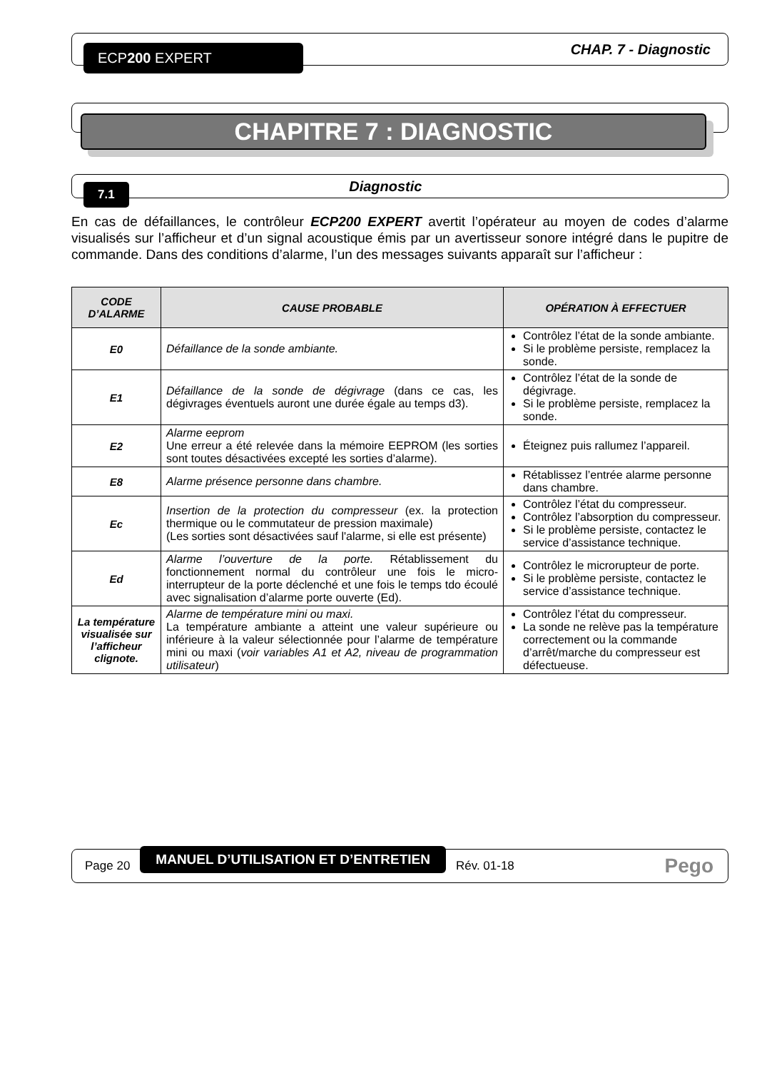ECP200 EXPERT
CHAP. 7 - Diagnostic
CHAPITRE 7 : DIAGNOSTIC
7.1
Diagnostic
En cas de défaillances, le contrôleur ECP200 EXPERT avertit l’opérateur au moyen de codes d’alarme visualisés sur l’afficheur et d’un signal acoustique émis par un avertisseur sonore intégré dans le pupitre de commande. Dans des conditions d’alarme, l’un des messages suivants apparaît sur l’afficheur :
| CODE D’ALARME | CAUSE PROBABLE | OPÉRATION À EFFECTUER |
| --- | --- | --- |
| E0 | Défaillance de la sonde ambiante. | Contrôlez l’état de la sonde ambiante. Si le problème persiste, remplacez la sonde. |
| E1 | Défaillance de la sonde de dégivrage (dans ce cas, les dégivrages éventuels auront une durée égale au temps d3). | Contrôlez l’état de la sonde de dégivrage. Si le problème persiste, remplacez la sonde. |
| E2 | Alarme eeprom Une erreur a été relevée dans la mémoire EEPROM (les sorties sont toutes désactivées excepté les sorties d’alarme). | Éteignez puis rallumez l’appareil. |
| E8 | Alarme présence personne dans chambre. | Rétablissez l’entrée alarme personne dans chambre. |
| Ec | Insertion de la protection du compresseur (ex. la protection thermique ou le commutateur de pression maximale) (Les sorties sont désactivées sauf l'alarme, si elle est présente) | Contrôlez l’état du compresseur. Contrôlez l’absorption du compresseur. Si le problème persiste, contactez le service d’assistance technique. |
| Ed | Alarme l’ouverture de la porte. Rétablissement du fonctionnement normal du contrôleur une fois le micro-interrupteur de la porte déclenché et une fois le temps tdo écoulé avec signalisation d’alarme porte ouverte (Ed). | Contrôlez le microrupteur de porte. Si le problème persiste, contactez le service d’assistance technique. |
| La température visualisée sur l’afficheur clignote. | Alarme de température mini ou maxi. La température ambiante a atteint une valeur supérieure ou inférieure à la valeur sélectionnée pour l’alarme de température mini ou maxi ( voir variables A1 et A2, niveau de programmation utilisateur ) | Contrôlez l’état du compresseur. La sonde ne relève pas la température correctement ou la commande d’arrêt/marche du compresseur est défectueuse. |
Page 20 MANUEL D’UTILISATION ET D’ENTRETIEN Rév. 01-18 Pego